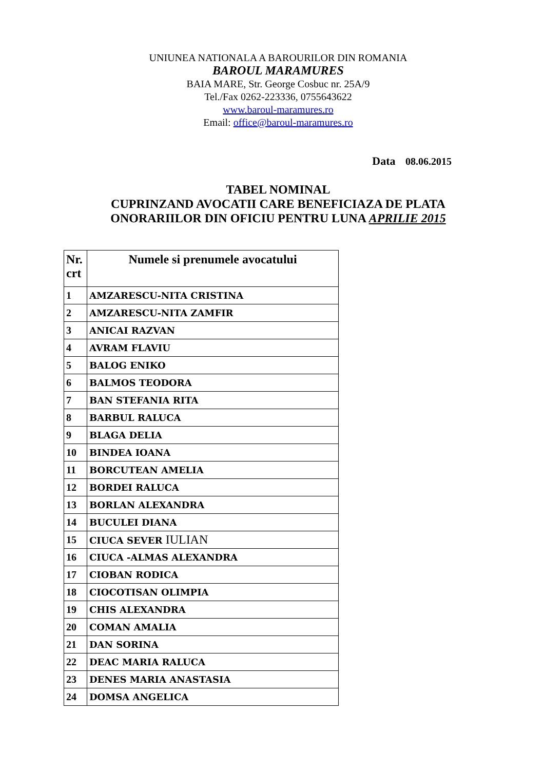UNIUNEA NATIONALA A BAROURILOR DIN ROMANIA
BAROUL MARAMURES
BAIA MARE, Str. George Cosbuc nr. 25A/9
Tel./Fax 0262-223336, 0755643622
www.baroul-maramures.ro
Email: office@baroul-maramures.ro
Data 08.06.2015
TABEL NOMINAL
CUPRINZAND AVOCATII CARE BENEFICIAZA DE PLATA
ONORARIILOR DIN OFICIU PENTRU LUNA APRILIE 2015
| Nr. crt | Numele si prenumele avocatului |
| --- | --- |
| 1 | AMZARESCU-NITA CRISTINA |
| 2 | AMZARESCU-NITA ZAMFIR |
| 3 | ANICAI RAZVAN |
| 4 | AVRAM FLAVIU |
| 5 | BALOG ENIKO |
| 6 | BALMOS TEODORA |
| 7 | BAN STEFANIA RITA |
| 8 | BARBUL RALUCA |
| 9 | BLAGA DELIA |
| 10 | BINDEA IOANA |
| 11 | BORCUTEAN AMELIA |
| 12 | BORDEI RALUCA |
| 13 | BORLAN ALEXANDRA |
| 14 | BUCULEI DIANA |
| 15 | CIUCA SEVER IULIAN |
| 16 | CIUCA -ALMAS ALEXANDRA |
| 17 | CIOBAN RODICA |
| 18 | CIOCOTISAN OLIMPIA |
| 19 | CHIS ALEXANDRA |
| 20 | COMAN AMALIA |
| 21 | DAN SORINA |
| 22 | DEAC MARIA RALUCA |
| 23 | DENES MARIA ANASTASIA |
| 24 | DOMSA ANGELICA |